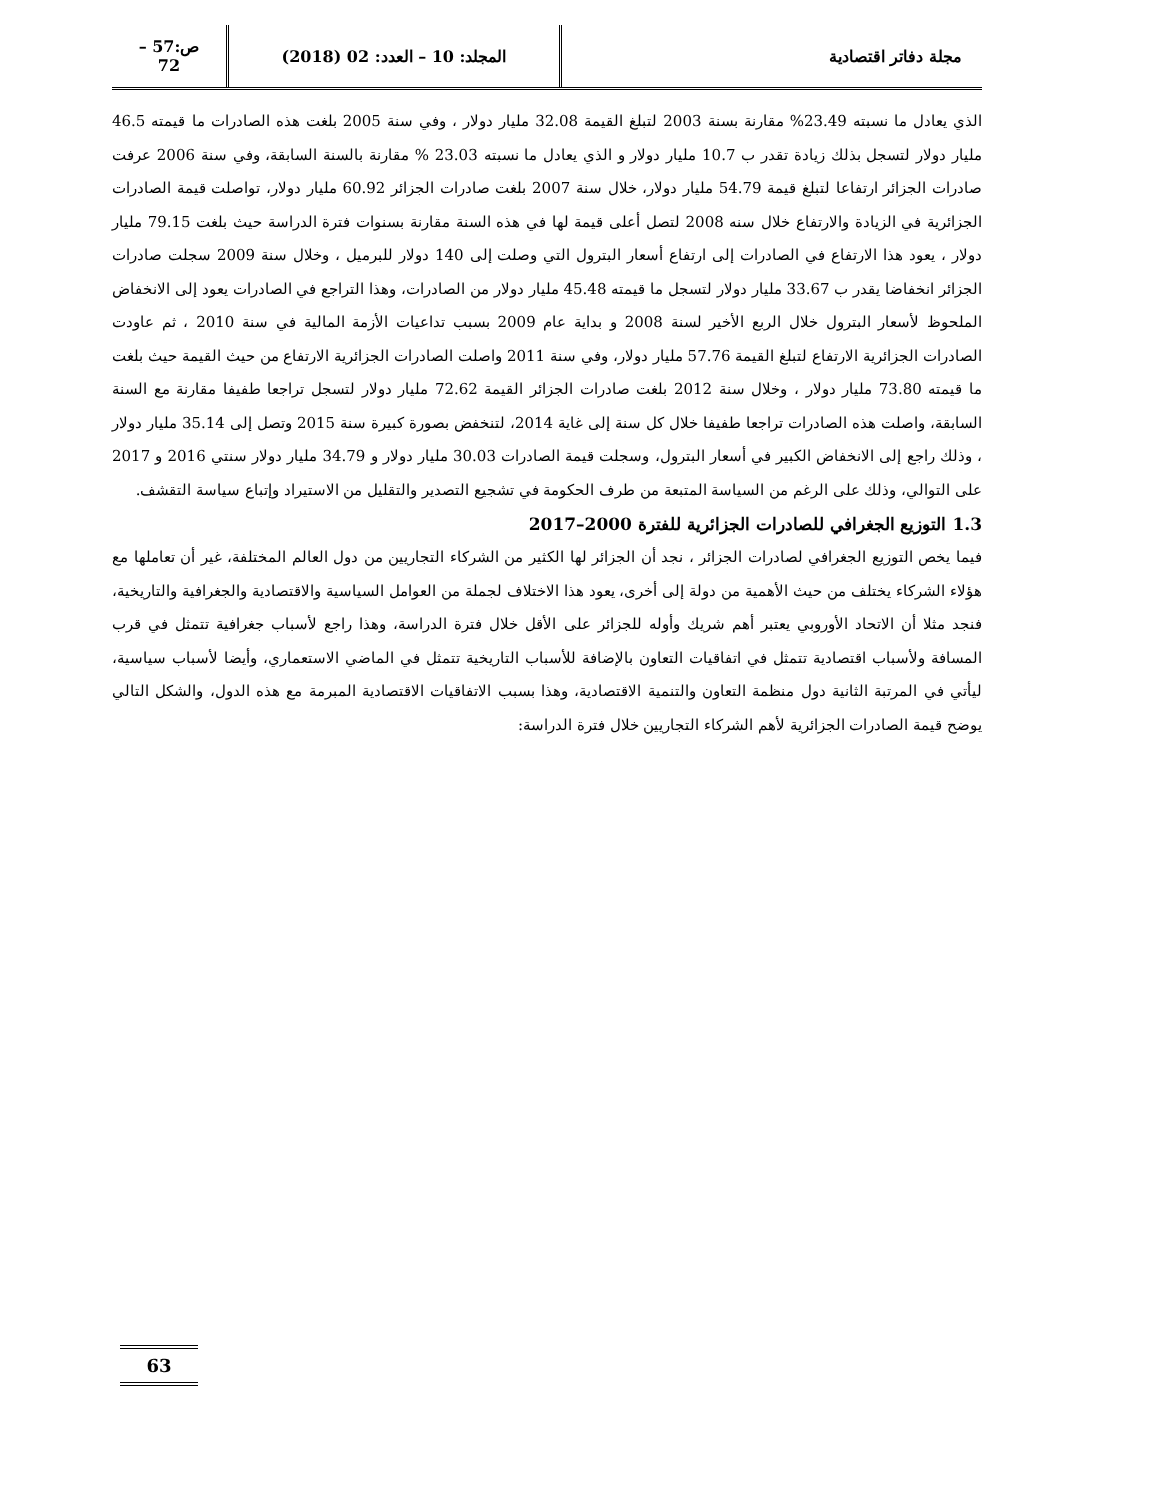مجلة دفاتر اقتصادية المجلد: 10 – العدد: 02 (2018)
ص:57 – 72
الذي يعادل ما نسبته 23.49% مقارنة بسنة 2003 لتبلغ القيمة 32.08 مليار دولار ، وفي سنة 2005 بلغت هذه الصادرات ما قيمته 46.5 مليار دولار لتسجل بذلك زيادة تقدر ب 10.7 مليار دولار و الذي يعادل ما نسبته 23.03 % مقارنة بالسنة السابقة، وفي سنة 2006 عرفت صادرات الجزائر ارتفاعا لتبلغ قيمة 54.79 مليار دولار، خلال سنة 2007 بلغت صادرات الجزائر 60.92 مليار دولار، تواصلت قيمة الصادرات الجزائرية في الزيادة والارتفاع خلال سنه 2008 لتصل أعلى قيمة لها في هذه السنة مقارنة بسنوات فترة الدراسة حيث بلغت 79.15 مليار دولار ، يعود هذا الارتفاع في الصادرات إلى ارتفاع أسعار البترول التي وصلت إلى 140 دولار للبرميل ، وخلال سنة 2009 سجلت صادرات الجزائر انخفاضا يقدر ب 33.67 مليار دولار لتسجل ما قيمته 45.48 مليار دولار من الصادرات، وهذا التراجع في الصادرات يعود إلى الانخفاض الملحوظ لأسعار البترول خلال الربع الأخير لسنة 2008 و بداية عام 2009 بسبب تداعيات الأزمة المالية في سنة 2010 ، ثم عاودت الصادرات الجزائرية الارتفاع لتبلغ القيمة 57.76 مليار دولار، وفي سنة 2011 واصلت الصادرات الجزائرية الارتفاع من حيث القيمة حيث بلغت ما قيمته 73.80 مليار دولار ، وخلال سنة 2012 بلغت صادرات الجزائر القيمة 72.62 مليار دولار لتسجل تراجعا طفيفا مقارنة مع السنة السابقة، واصلت هذه الصادرات تراجعا طفيفا خلال كل سنة إلى غاية 2014، لتنخفض بصورة كبيرة سنة 2015 وتصل إلى 35.14 مليار دولار ، وذلك راجع إلى الانخفاض الكبير في أسعار البترول، وسجلت قيمة الصادرات 30.03 مليار دولار و 34.79 مليار دولار سنتي 2016 و 2017 على التوالي، وذلك على الرغم من السياسة المتبعة من طرف الحكومة في تشجيع التصدير والتقليل من الاستيراد وإتباع سياسة التقشف.
1.3 التوزيع الجغرافي للصادرات الجزائرية للفترة 2000–2017
فيما يخص التوزيع الجغرافي لصادرات الجزائر ، نجد أن الجزائر لها الكثير من الشركاء التجاريين من دول العالم المختلفة، غير أن تعاملها مع هؤلاء الشركاء يختلف من حيث الأهمية من دولة إلى أخرى، يعود هذا الاختلاف لجملة من العوامل السياسية والاقتصادية والجغرافية والتاريخية، فنجد مثلا أن الاتحاد الأوروبي يعتبر أهم شريك وأوله للجزائر على الأقل خلال فترة الدراسة، وهذا راجع لأسباب جغرافية تتمثل في قرب المسافة ولأسباب اقتصادية تتمثل في اتفاقيات التعاون بالإضافة للأسباب التاريخية تتمثل في الماضي الاستعماري، وأيضا لأسباب سياسية، ليأتي في المرتبة الثانية دول منظمة التعاون والتنمية الاقتصادية، وهذا بسبب الاتفاقيات الاقتصادية المبرمة مع هذه الدول، والشكل التالي يوضح قيمة الصادرات الجزائرية لأهم الشركاء التجاريين خلال فترة الدراسة:
63